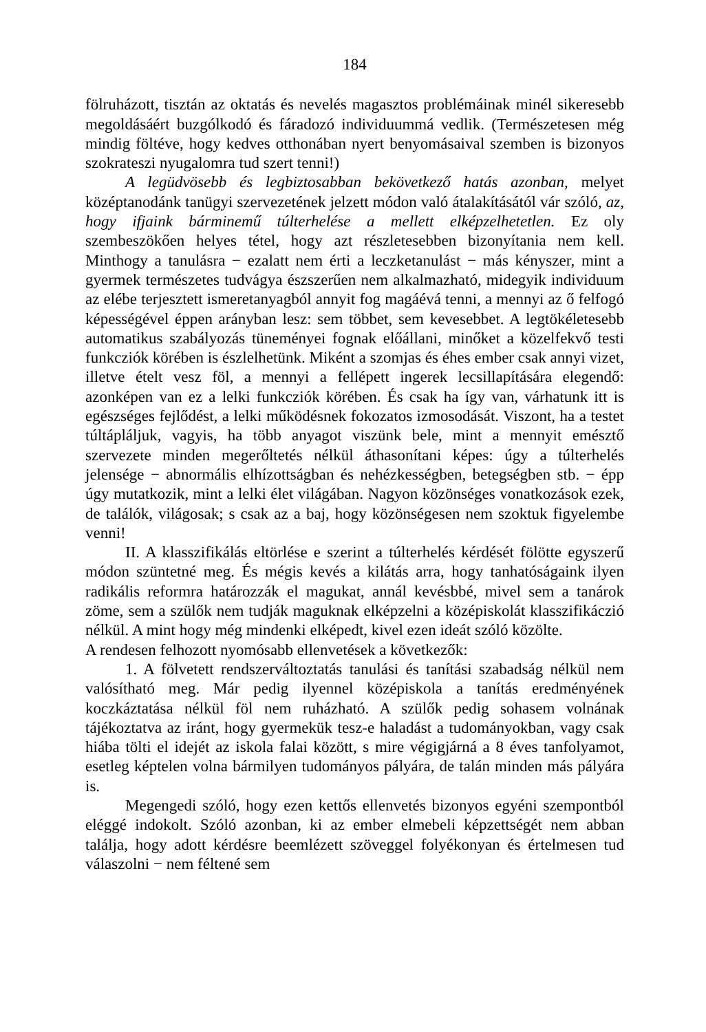184
fölruházott, tisztán az oktatás és nevelés magasztos problémáinak minél sikeresebb megoldásáért buzgólkodó és fáradozó individuummá vedlik. (Természetesen még mindig föltéve, hogy kedves otthonában nyert benyomásaival szemben is bizonyos szokrateszi nyugalomra tud szert tenni!)
A legüdvösebb és legbiztosabban bekövetkező hatás azonban, melyet középtanodánk tanügyi szervezetének jelzett módon való átalakításától vár szóló, az, hogy ifjaink bárminemű túlterhelése a mellett elképzelhetetlen. Ez oly szembeszökően helyes tétel, hogy azt részletesebben bizonyítania nem kell. Minthogy a tanulásra − ezalatt nem érti a leczketanulást − más kényszer, mint a gyermek természetes tudvágya észszerűen nem alkalmazható, midegyik individuum az elébe terjesztett ismeretanyagból annyit fog magáévá tenni, a mennyi az ő felfogó képességével éppen arányban lesz: sem többet, sem kevesebbet. A legtökéletesebb automatikus szabályozás tüneményei fognak előállani, minőket a közelfekvő testi funkcziók körében is észlelhetünk. Miként a szomjas és éhes ember csak annyi vizet, illetve ételt vesz föl, a mennyi a fellépett ingerek lecsillapítására elegendő: azonképen van ez a lelki funkcziók körében. És csak ha így van, várhatunk itt is egészséges fejlődést, a lelki működésnek fokozatos izmosodását. Viszont, ha a testet túltápláljuk, vagyis, ha több anyagot viszünk bele, mint a mennyit emésztő szervezete minden megerőltetés nélkül áthasonítani képes: úgy a túlterhelés jelensége − abnormális elhízottságban és nehézkességben, betegségben stb. − épp úgy mutat­kozik, mint a lelki élet világában. Nagyon közönséges vonatkozások ezek, de találók, világosak; s csak az a baj, hogy közönségesen nem szoktuk figyelembe venni!
II. A klasszifikálás eltörlése e szerint a túlterhelés kérdését fölötte egyszerű módon szüntetné meg. És mégis kevés a kilátás arra, hogy tanhatóságaink ilyen radikális reformra határozzák el magukat, annál kevésbbé, mivel sem a tanárok zöme, sem a szülők nem tudják maguknak elképzelni a középiskolát klasszifikáczió nélkül. A mint hogy még mindenki elképedt, kivel ezen ideát szóló közölte.
A rendesen felhozott nyomósabb ellenvetések a következők:
1. A fölvetett rendszerváltoztatás tanulási és tanítási szabadság nélkül nem valósítható meg. Már pedig ilyennel középiskola a tanítás eredményének koczkáztatása nélkül föl nem ruházható. A szülők pedig sohasem volnának tájékoztatva az iránt, hogy gyermekük tesz-e haladást a tudományokban, vagy csak hiába tölti el idejét az iskola falai között, s mire végigjárná a 8 éves tanfolyamot, esetleg képtelen volna bármilyen tudományos pályára, de talán minden más pályára is.
Megengedi szóló, hogy ezen kettős ellenvetés bizonyos egyéni szempontból eléggé indokolt. Szóló azonban, ki az ember elmebeli képzettségét nem abban találja, hogy adott kérdésre beemlézett szö­veggel folyékonyan és értelmesen tud válaszolni − nem féltené sem